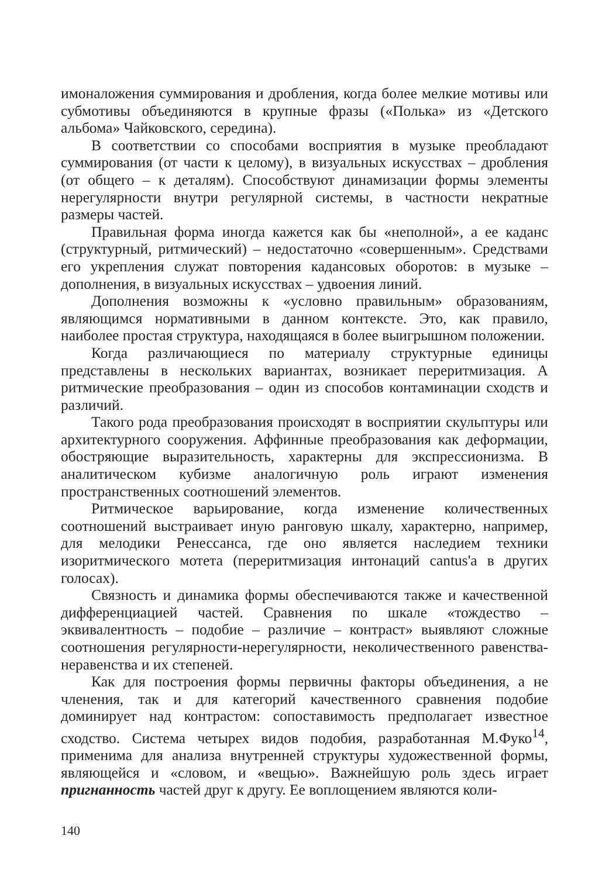имоналожения суммирования и дробления, когда более мелкие мотивы или субмотивы объединяются в крупные фразы («Полька» из «Детского альбома» Чайковского, середина).
В соответствии со способами восприятия в музыке преобладают суммирования (от части к целому), в визуальных искусствах – дробления (от общего – к деталям). Способствуют динамизации формы элементы нерегулярности внутри регулярной системы, в частности некратные размеры частей.
Правильная форма иногда кажется как бы «неполной», а ее каданс (структурный, ритмический) – недостаточно «совершенным». Средствами его укрепления служат повторения кадансовых оборотов: в музыке – дополнения, в визуальных искусствах – удвоения линий.
Дополнения возможны к «условно правильным» образованиям, являющимся нормативными в данном контексте. Это, как правило, наиболее простая структура, находящаяся в более выигрышном положении.
Когда различающиеся по материалу структурные единицы представлены в нескольких вариантах, возникает перeритмизация. А ритмические преобразования – один из способов контаминации сходств и различий.
Такого рода преобразования происходят в восприятии скульптуры или архитектурного сооружения. Аффинные преобразования как деформации, обостряющие выразительность, характерны для экспрессионизма. В аналитическом кубизме аналогичную роль играют изменения пространственных соотношений элементов.
Ритмическое варьирование, когда изменение количественных соотношений выстраивает иную ранговую шкалу, характерно, например, для мелодики Ренессанса, где оно является наследием техники изоритмического мотета (перeритмизация интонаций cantus'а в других голосах).
Связность и динамика формы обеспечиваются также и качественной дифференциацией частей. Сравнения по шкале «тождество – эквивалентность – подобие – различие – контраст» выявляют сложные соотношения регулярности-нерегулярности, неколичественного равенства-неравенства и их степеней.
Как для построения формы первичны факторы объединения, а не членения, так и для категорий качественного сравнения подобие доминирует над контрастом: сопоставимость предполагает известное сходство. Система четырех видов подобия, разработанная М.Фуко<sup>14</sup>, применима для анализа внутренней структуры художественной формы, являющейся и «словом, и «вещью». Важнейшую роль здесь играет пригнанность частей друг к другу. Ее воплощением являются коли-
140